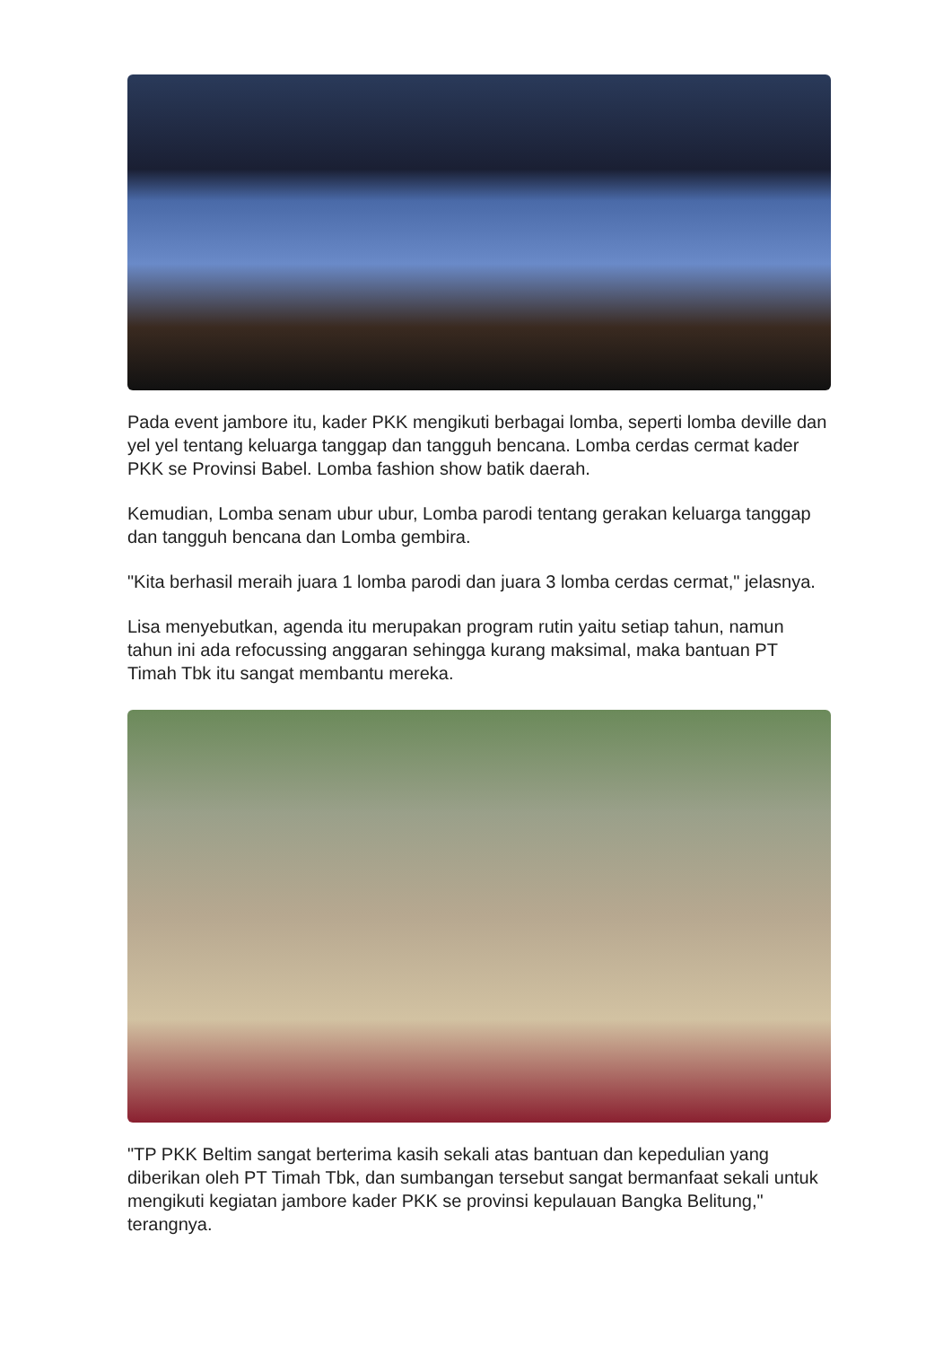Pada event jambore itu, kader PKK mengikuti berbagai lomba, seperti lomba deville dan yel yel tentang keluarga tanggap dan tangguh bencana. Lomba cerdas cermat kader PKK se Provinsi Babel. Lomba fashion show batik daerah.
Kemudian, Lomba senam ubur ubur, Lomba parodi tentang gerakan keluarga tanggap dan tangguh bencana dan Lomba gembira.
"Kita berhasil meraih juara 1 lomba parodi dan juara 3 lomba cerdas cermat," jelasnya.
Lisa menyebutkan, agenda itu merupakan program rutin yaitu setiap tahun, namun tahun ini ada refocussing anggaran sehingga kurang maksimal, maka bantuan PT Timah Tbk itu sangat membantu mereka.
"TP PKK Beltim sangat berterima kasih sekali atas bantuan dan kepedulian yang diberikan oleh PT Timah Tbk, dan sumbangan tersebut sangat bermanfaat sekali untuk mengikuti kegiatan jambore kader PKK se provinsi kepulauan Bangka Belitung," terangnya.